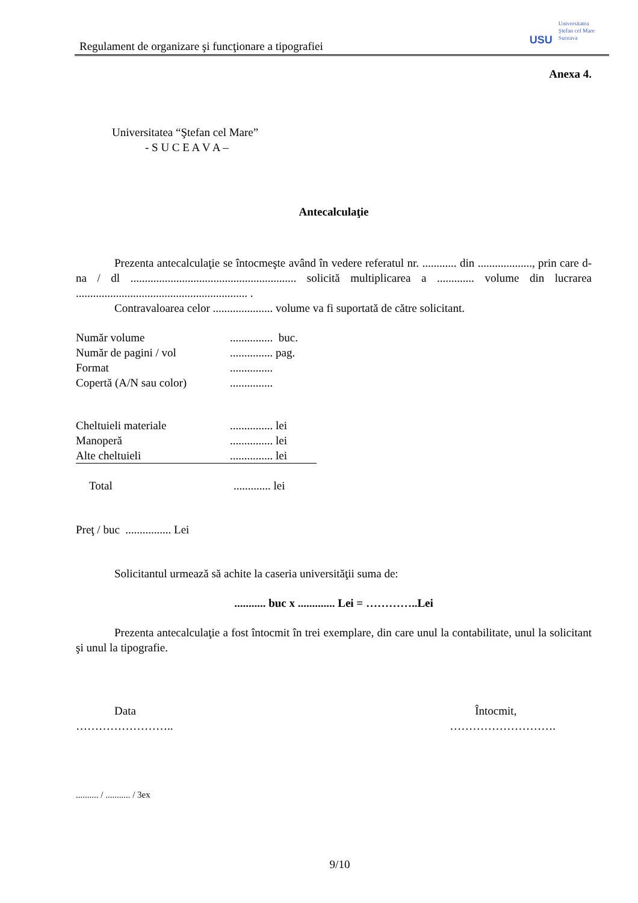Regulament de organizare şi funcţionare a tipografiei
USU
Universitatea
Ştefan cel Mare
Suceava
Anexa 4.
Universitatea “Ştefan cel Mare”
- S U C E A V A –
Antecalculaţie
Prezenta antecalculaţie se întocmeşte având în vedere referatul nr. ............ din ..................., prin care d-na / dl .......................................................... solicită multiplicarea a ............. volume din lucrarea ............................................................ .
Contravaloarea celor ..................... volume va fi suportată de către solicitant.
Număr volume............... buc.
Număr de pagini / vol............... pag.
Format...............
Copertă (A/N sau color)...............
Cheltuieli materiale............... lei
Manoperă............... lei
Alte cheltuieli............... lei
Total............. lei
Preţ / buc ................ Lei
Solicitantul urmează să achite la caseria universităţii suma de:
........... buc x ............. Lei = …………..Lei
Prezenta antecalculaţie a fost întocmit în trei exemplare, din care unul la contabilitate, unul la solicitant şi unul la tipografie.
Data
……………………..
Întocmit,
……………………….
.......... / ........... / 3ex
9/10